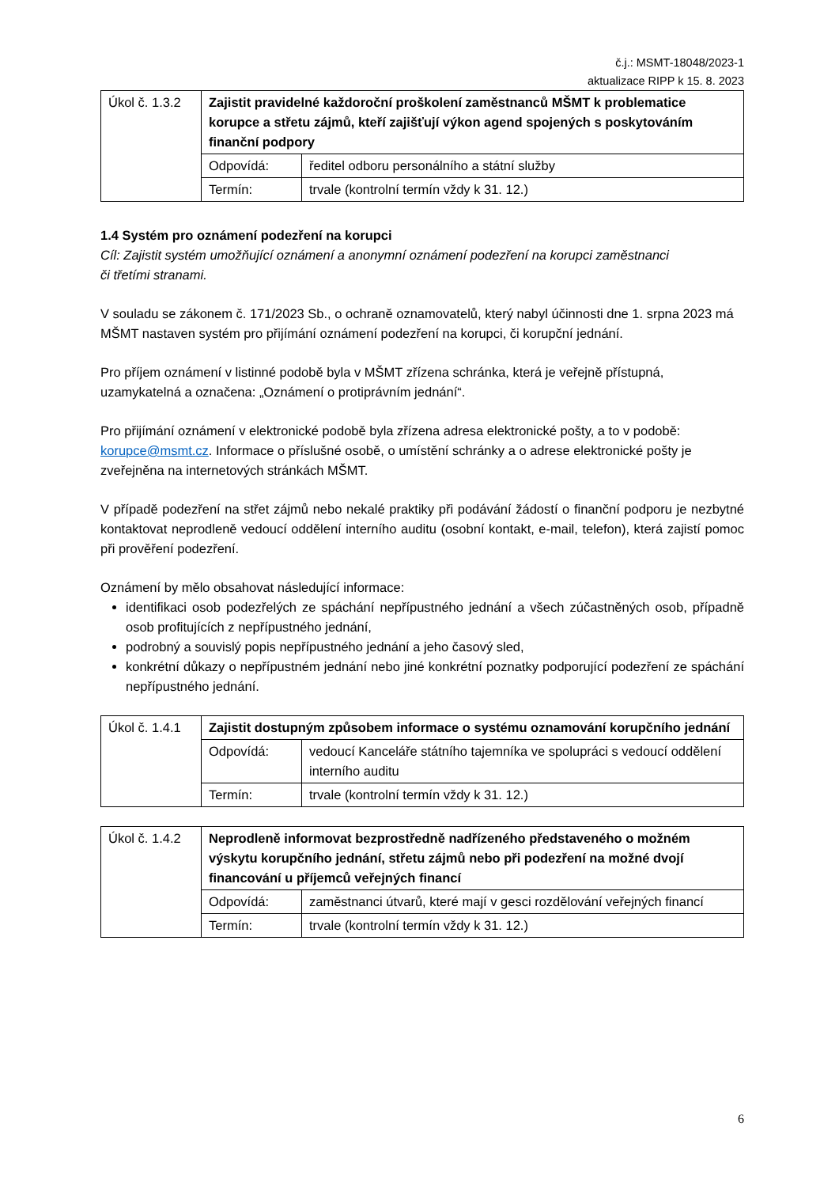č.j.: MSMT-18048/2023-1
aktualizace RIPP k 15. 8. 2023
| Úkol č. 1.3.2 | Zajistit pravidelné každoroční proškolení zaměstnanců MŠMT k problematice korupce a střetu zájmů, kteří zajišťují výkon agend spojených s poskytováním finanční podpory | |
| | Odpovídá: | ředitel odboru personálního a státní služby |
| | Termín: | trvale (kontrolní termín vždy k 31. 12.) |
1.4 Systém pro oznámení podezření na korupci
Cíl: Zajistit systém umožňující oznámení a anonymní oznámení podezření na korupci zaměstnanci
či třetími stranami.
V souladu se zákonem č. 171/2023 Sb., o ochraně oznamovatelů, který nabyl účinnosti dne 1. srpna 2023 má MŠMT nastaven systém pro přijímání oznámení podezření na korupci, či korupční jednání.
Pro příjem oznámení v listinné podobě byla v MŠMT zřízena schránka, která je veřejně přístupná, uzamykatelná a označena: „Oznámení o protiprávním jednání“.
Pro přijímání oznámení v elektronické podobě byla zřízena adresa elektronické pošty, a to v podobě: korupce@msmt.cz. Informace o příslušné osobě, o umístění schránky a o adrese elektronické pošty je zveřejněna na internetových stránkách MŠMT.
V případě podezření na střet zájmů nebo nekalé praktiky při podávání žádostí o finanční podporu je nezbytné kontaktovat neprodleně vedoucí oddělení interního auditu (osobní kontakt, e-mail, telefon), která zajistí pomoc při prověření podezření.
Oznámení by mělo obsahovat následující informace:
identifikaci osob podezřelých ze spáchání nepřípustného jednání a všech zúčastněných osob, případně osob profitujících z nepřípustného jednání,
podrobný a souvislý popis nepřípustného jednání a jeho časový sled,
konkrétní důkazy o nepřípustném jednání nebo jiné konkrétní poznatky podporující podezření ze spáchání nepřípustného jednání.
| Úkol č. 1.4.1 | Zajistit dostupným způsobem informace o systému oznamování korupčního jednání | |
| | Odpovídá: | vedoucí Kanceláře státního tajemníka ve spolupráci s vedoucí oddělení interního auditu |
| | Termín: | trvale (kontrolní termín vždy k 31. 12.) |
| Úkol č. 1.4.2 | Neprodleně informovat bezprostředně nadřízeného představeného o možném výskytu korupčního jednání, střetu zájmů nebo při podezření na možné dvojí financování u příjemců veřejných financí | |
| | Odpovídá: | zaměstnanci útvarů, které mají v gesci rozdělování veřejných financí |
| | Termín: | trvale (kontrolní termín vždy k 31. 12.) |
6